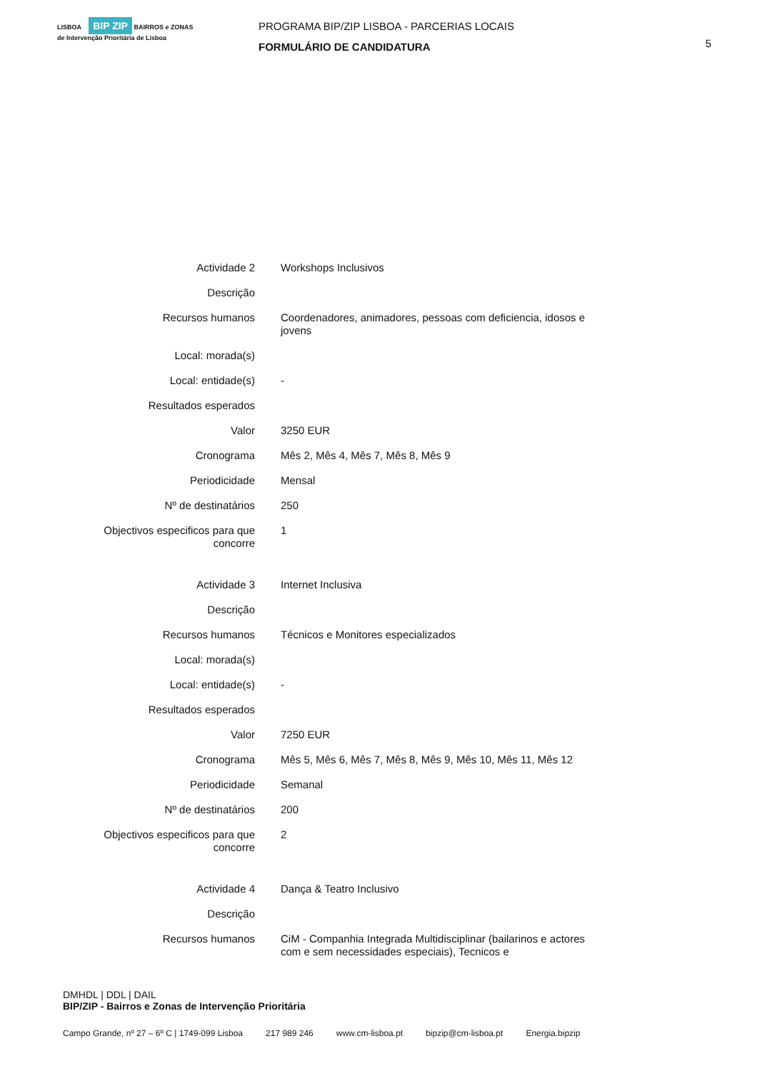LISBOA BIP ZIP BAIRROS e ZONAS de Intervenção Prioritária de Lisboa
PROGRAMA BIP/ZIP LISBOA - PARCERIAS LOCAIS
FORMULÁRIO DE CANDIDATURA
5
| Actividade 2 | Workshops Inclusivos |
| Descrição | |
| Recursos humanos | Coordenadores, animadores, pessoas com deficiencia, idosos e jovens |
| Local: morada(s) | |
| Local: entidade(s) | - |
| Resultados esperados | |
| Valor | 3250 EUR |
| Cronograma | Mês 2, Mês 4, Mês 7, Mês 8, Mês 9 |
| Periodicidade | Mensal |
| Nº de destinatários | 250 |
| Objectivos especificos para que concorre | 1 |
| Actividade 3 | Internet Inclusiva |
| Descrição | |
| Recursos humanos | Técnicos e Monitores especializados |
| Local: morada(s) | |
| Local: entidade(s) | - |
| Resultados esperados | |
| Valor | 7250 EUR |
| Cronograma | Mês 5, Mês 6, Mês 7, Mês 8, Mês 9, Mês 10, Mês 11, Mês 12 |
| Periodicidade | Semanal |
| Nº de destinatários | 200 |
| Objectivos especificos para que concorre | 2 |
| Actividade 4 | Dança & Teatro Inclusivo |
| Descrição | |
| Recursos humanos | CiM - Companhia Integrada Multidisciplinar (bailarinos e actores com e sem necessidades especiais), Tecnicos e |
DMHDL | DDL | DAIL
BIP/ZIP - Bairros e Zonas de Intervenção Prioritária
Campo Grande, nº 27 – 6º C | 1749-099 Lisboa 217 989 246 www.cm-lisboa.pt bipzip@cm-lisboa.pt Energia.bipzip